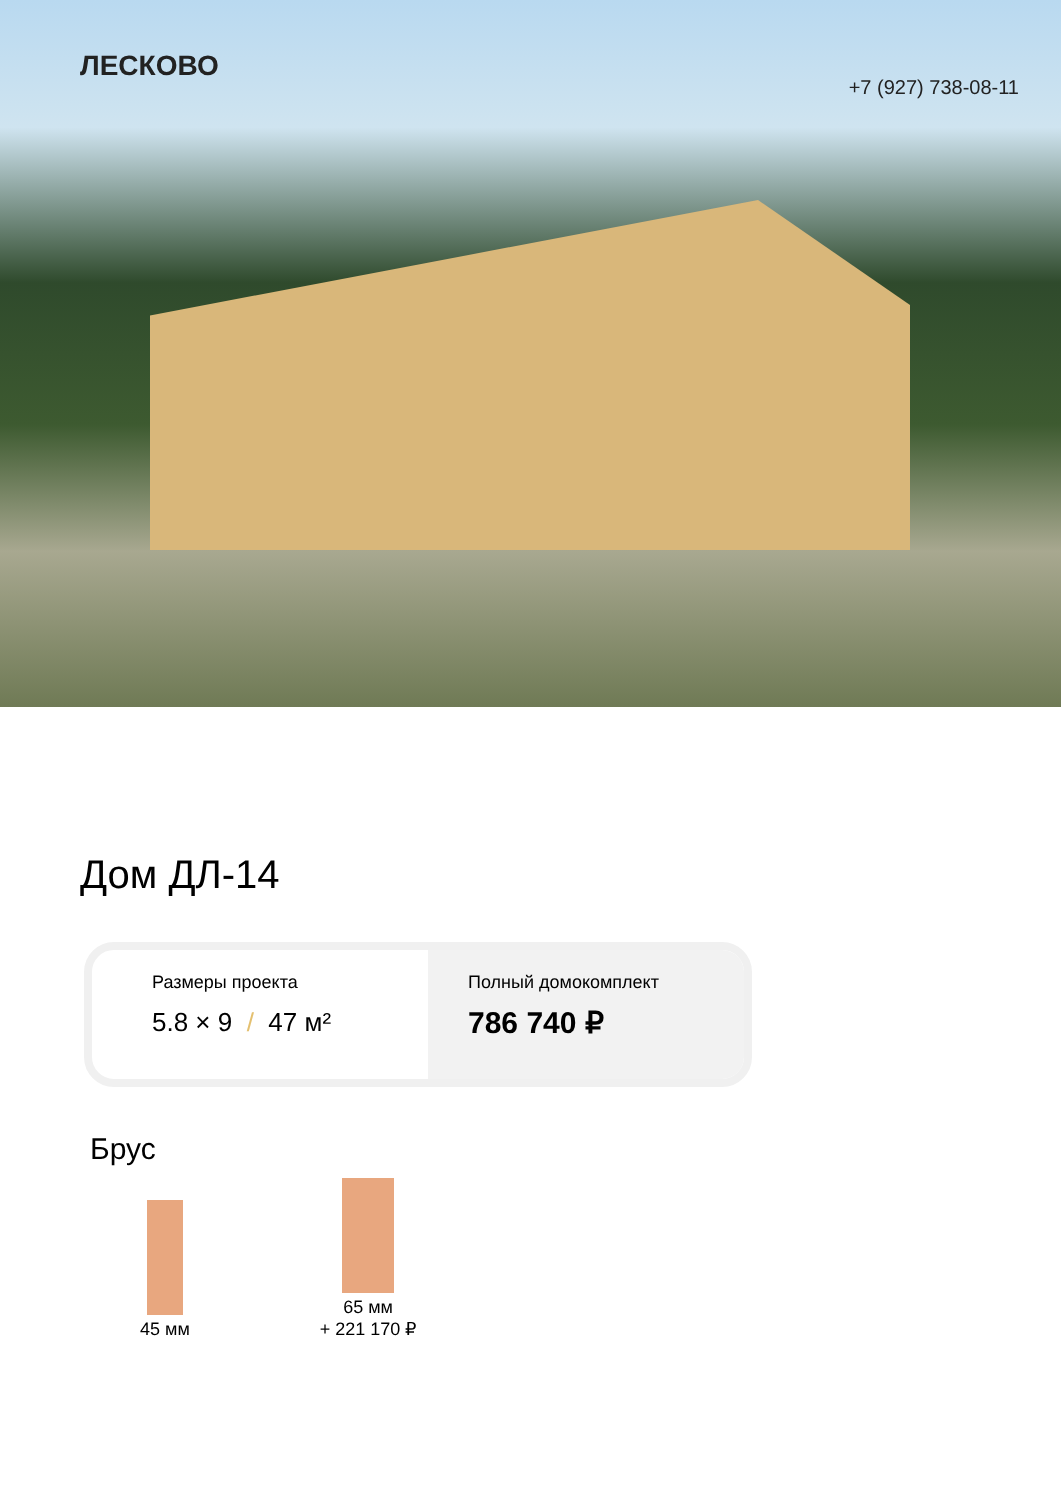ЛЕСКОВО
+7 (927) 738-08-11
Дом ДЛ-14
Размеры проекта
5.8 × 9 / 47 м²
Полный домокомплект
786 740 ₽
Брус
45 мм
65 мм
+ 221 170 ₽